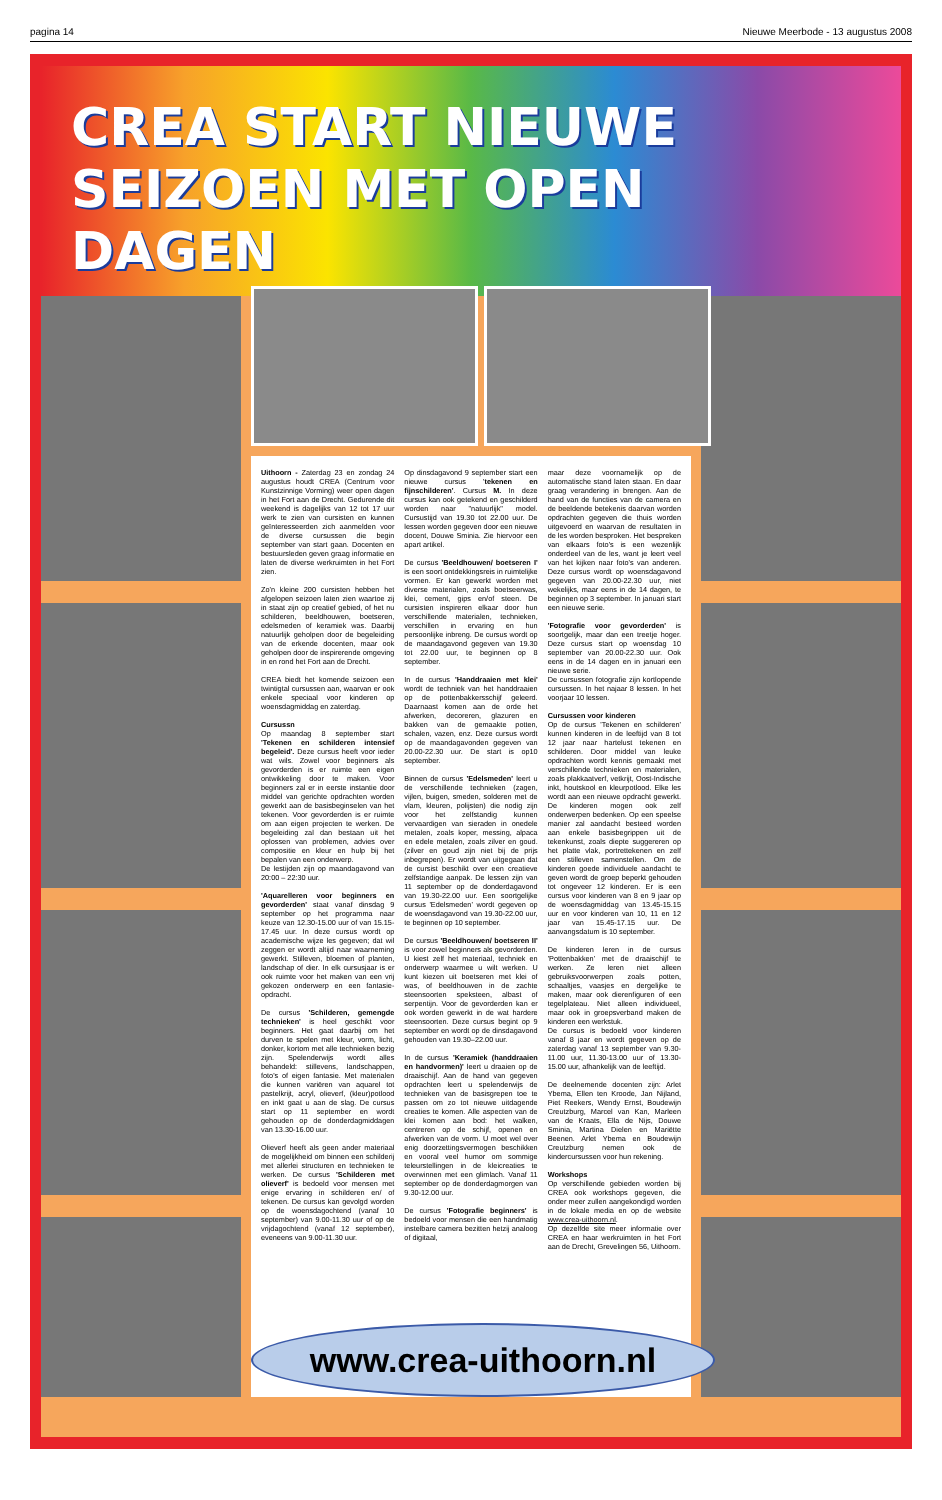pagina 14 Nieuwe Meerbode - 13 augustus 2008
CREA START NIEUWE SEIZOEN MET OPEN DAGEN
Uithoorn - Zaterdag 23 en zondag 24 augustus houdt CREA (Centrum voor Kunstzinnige Vorming) weer open dagen in het Fort aan de Drecht. Gedurende dit weekend is dagelijks van 12 tot 17 uur werk te zien van cursisten en kunnen geïnteresseerden zich aanmelden voor de diverse cursussen die begin september van start gaan. Docenten en bestuursleden geven graag informatie en laten de diverse werkruimten in het Fort zien.
Zo'n kleine 200 cursisten hebben het afgelopen seizoen laten zien waartoe zij in staat zijn op creatief gebied, of het nu schilderen, beeldhouwen, boetseren, edelsmeden of keramiek was. Daarbij natuurlijk geholpen door de begeleiding van de erkende docenten, maar ook geholpen door de inspirerende omgeving in en rond het Fort aan de Drecht.
CREA biedt het komende seizoen een twintigtal cursussen aan, waarvan er ook enkele speciaal voor kinderen op woensdagmiddag en zaterdag.
Cursussn
Op maandag 8 september start 'Tekenen en schilderen intensief begeleid'. Deze cursus heeft voor ieder wat wils. Zowel voor beginners als gevorderden is er ruimte een eigen ontwikkeling door te maken. Voor beginners zal er in eerste instantie door middel van gerichte opdrachten worden gewerkt aan de basisbeginselen van het tekenen. Voor gevorderden is er ruimte om aan eigen projecten te werken. De begeleiding zal dan bestaan uit het oplossen van problemen, advies over compositie en kleur en hulp bij het bepalen van een onderwerp.
De lestijden zijn op maandagavond van 20:00 – 22:30 uur.
'Aquarelleren voor beginners en gevorderden' staat vanaf dinsdag 9 september op het programma naar keuze van 12.30-15.00 uur of van 15.15-17.45 uur. In deze cursus wordt op academische wijze les gegeven; dat wil zeggen er wordt altijd naar waarneming gewerkt. Stilleven, bloemen of planten, landschap of dier. In elk cursusjaar is er ook ruimte voor het maken van een vrij gekozen onderwerp en een fantasie-opdracht.
De cursus 'Schilderen, gemengde technieken' is heel geschikt voor beginners. Het gaat daarbij om het durven te spelen met kleur, vorm, licht, donker, kortom met alle technieken bezig zijn. Spelenderwijs wordt alles behandeld: stillevens, landschappen, foto's of eigen fantasie. Met materialen die kunnen variëren van aquarel tot pastelkrijt, acryl, olieverf, (kleur)potlood en inkt gaat u aan de slag. De cursus start op 11 september en wordt gehouden op de donderdagmiddagen van 13.30-16.00 uur.
Olieverf heeft als geen ander materiaal de mogelijkheid om binnen een schilderij met allerlei structuren en technieken te werken. De cursus 'Schilderen met olieverf' is bedoeld voor mensen met enige ervaring in schilderen en/ of tekenen. De cursus kan gevolgd worden op de woensdagochtend (vanaf 10 september) van 9.00-11.30 uur of op de vrijdagochtend (vanaf 12 september), eveneens van 9.00-11.30 uur.
Op dinsdagavond 9 september start een nieuwe cursus 'tekenen en fijnschilderen'. Cursus M. In deze cursus kan ook getekend en geschilderd worden naar "natuurlijk" model. Cursustijd van 19.30 tot 22.00 uur. De lessen worden gegeven door een nieuwe docent, Douwe Sminia. Zie hiervoor een apart artikel.
De cursus 'Beeldhouwen/ boetseren I' is een soort ontdekkingsreis in ruimtelijke vormen. Er kan gewerkt worden met diverse materialen, zoals boetseerwas, klei, cement, gips en/of steen. De cursisten inspireren elkaar door hun verschillende materialen, technieken, verschillen in ervaring en hun persoonlijke inbreng. De cursus wordt op de maandagavond gegeven van 19.30 tot 22.00 uur, te beginnen op 8 september.
In de cursus 'Handdraaien met klei' wordt de techniek van het handdraaien op de pottenbakkersschijf geleerd. Daarnaast komen aan de orde het afwerken, decoreren, glazuren en bakken van de gemaakte potten, schalen, vazen, enz. Deze cursus wordt op de maandagavonden gegeven van 20.00-22.30 uur. De start is op10 september.
Binnen de cursus 'Edelsmeden' leert u de verschillende technieken (zagen, vijlen, buigen, smeden, solderen met de vlam, kleuren, polijsten) die nodig zijn voor het zelfstandig kunnen vervaardigen van sieraden in onedele metalen, zoals koper, messing, alpaca en edele metalen, zoals zilver en goud. (zilver en goud zijn niet bij de prijs inbegrepen). Er wordt van uitgegaan dat de cursist beschikt over een creatieve zelfstandige aanpak. De lessen zijn van 11 september op de donderdagavond van 19.30-22.00 uur. Een soortgelijke cursus 'Edelsmeden' wordt gegeven op de woensdagavond van 19.30-22.00 uur, te beginnen op 10 september.
De cursus 'Beeldhouwen/ boetseren II' is voor zowel beginners als gevorderden. U kiest zelf het materiaal, techniek en onderwerp waarmee u wilt werken. U kunt kiezen uit boetseren met klei of was, of beeldhouwen in de zachte steensoorten speksteen, albast of serpentijn. Voor de gevorderden kan er ook worden gewerkt in de wat hardere steensoorten. Deze cursus begint op 9 september en wordt op de dinsdagavond gehouden van 19.30–22.00 uur.
In de cursus 'Keramiek (handdraaien en handvormen)' leert u draaien op de draaischijf. Aan de hand van gegeven opdrachten leert u spelenderwijs de technieken van de basisgrepen toe te passen om zo tot nieuwe uitdagende creaties te komen. Alle aspecten van de klei komen aan bod: het walken, centreren op de schijf, openen en afwerken van de vorm. U moet wel over enig doorzettingsvermogen beschikken en vooral veel humor om sommige teleurstellingen in de kleicreaties te overwinnen met een glimlach. Vanaf 11 september op de donderdagmorgen van 9.30-12.00 uur.
De cursus 'Fotografie beginners' is bedoeld voor mensen die een handmatig instelbare camera bezitten hetzij analoog of digitaal,
maar deze voornamelijk op de automatische stand laten staan. En daar graag verandering in brengen. Aan de hand van de functies van de camera en de beeldende betekenis daarvan worden opdrachten gegeven die thuis worden uitgevoerd en waarvan de resultaten in de les worden besproken. Het bespreken van elkaars foto's is een wezenlijk onderdeel van de les, want je leert veel van het kijken naar foto's van anderen. Deze cursus wordt op woensdagavond gegeven van 20.00-22.30 uur, niet wekelijks, maar eens in de 14 dagen, te beginnen op 3 september. In januari start een nieuwe serie.
'Fotografie voor gevorderden' is soortgelijk, maar dan een treetje hoger. Deze cursus start op woensdag 10 september van 20.00-22.30 uur. Ook eens in de 14 dagen en in januari een nieuwe serie.
De cursussen fotografie zijn kortlopende cursussen. In het najaar 8 lessen. In het voorjaar 10 lessen.
Cursussen voor kinderen
Op de cursus 'Tekenen en schilderen' kunnen kinderen in de leeftijd van 8 tot 12 jaar naar hartelust tekenen en schilderen. Door middel van leuke opdrachten wordt kennis gemaakt met verschillende technieken en materialen, zoals plakkaatverf, vetkrijt, Oost-Indische inkt, houtskool en kleurpotlood. Elke les wordt aan een nieuwe opdracht gewerkt. De kinderen mogen ook zelf onderwerpen bedenken. Op een speelse manier zal aandacht besteed worden aan enkele basisbegrippen uit de tekenkunst, zoals diepte suggereren op het platte vlak, portrettekenen en zelf een stilleven samenstellen. Om de kinderen goede individuele aandacht te geven wordt de groep beperkt gehouden tot ongeveer 12 kinderen. Er is een cursus voor kinderen van 8 en 9 jaar op de woensdagmiddag van 13.45-15.15 uur en voor kinderen van 10, 11 en 12 jaar van 15.45-17.15 uur. De aanvangsdatum is 10 september.
De kinderen leren in de cursus 'Pottenbakken' met de draaischijf te werken. Ze leren niet alleen gebruiksvoorwerpen zoals potten, schaaltjes, vaasjes en dergelijke te maken, maar ook dierenfiguren of een tegelplateau. Niet alleen individueel, maar ook in groepsverband maken de kinderen een werkstuk.
De cursus is bedoeld voor kinderen vanaf 8 jaar en wordt gegeven op de zaterdag vanaf 13 september van 9.30-11.00 uur, 11.30-13.00 uur of 13.30-15.00 uur, afhankelijk van de leeftijd.
De deelnemende docenten zijn: Arlet Ybema, Ellen ten Kroode, Jan Nijland, Piet Reekers, Wendy Ernst, Boudewijn Creutzburg, Marcel van Kan, Marleen van de Kraats, Ella de Nijs, Douwe Sminia, Martina Dielen en Mariëtte Beenen. Arlet Ybema en Boudewijn Creutzburg nemen ook de kindercursussen voor hun rekening.
Workshops
Op verschillende gebieden worden bij CREA ook workshops gegeven, die onder meer zullen aangekondigd worden in de lokale media en op de website www.crea-uithoorn.nl.
Op dezelfde site meer informatie over CREA en haar werkruimten in het Fort aan de Drecht, Grevelingen 56, Uithoorn.
www.crea-uithoorn.nl